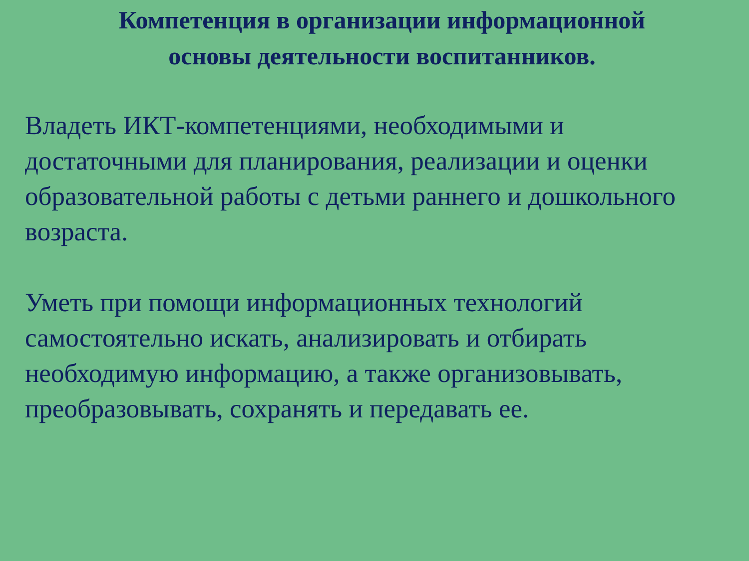Компетенция в организации информационной основы деятельности воспитанников.
Владеть ИКТ-компетенциями, необходимыми и достаточными для планирования, реализации и оценки образовательной работы с детьми раннего и дошкольного возраста.
Уметь при помощи информационных технологий самостоятельно искать, анализировать и отбирать необходимую информацию, а также организовывать, преобразовывать, сохранять и передавать ее.